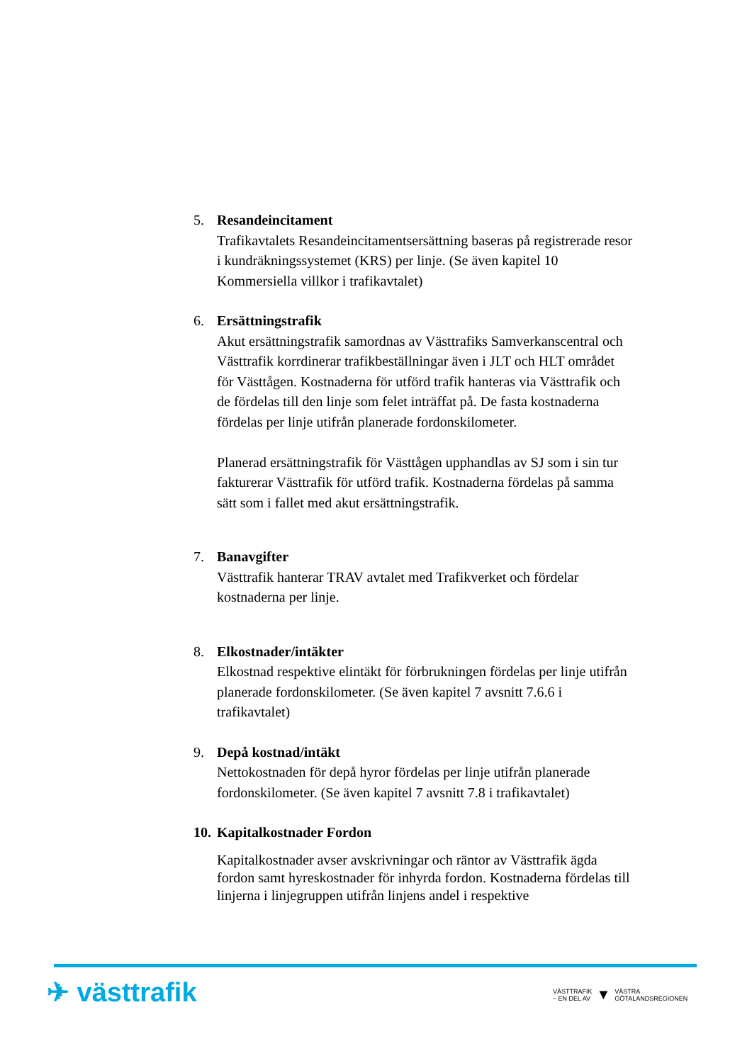5. Resandeincitament
Trafikavtalets Resandeincitamentsersättning baseras på registrerade resor i kundräkningssystemet (KRS) per linje. (Se även kapitel 10 Kommersiella villkor i trafikavtalet)
6. Ersättningstrafik
Akut ersättningstrafik samordnas av Västtrafiks Samverkanscentral och Västtrafik korrdinerar trafikbeställningar även i JLT och HLT området för Västtågen. Kostnaderna för utförd trafik hanteras via Västtrafik och de fördelas till den linje som felet inträffat på. De fasta kostnaderna fördelas per linje utifrån planerade fordonskilometer.
Planerad ersättningstrafik för Västtågen upphandlas av SJ som i sin tur fakturerar Västtrafik för utförd trafik. Kostnaderna fördelas på samma sätt som i fallet med akut ersättningstrafik.
7. Banavgifter
Västtrafik hanterar TRAV avtalet med Trafikverket och fördelar kostnaderna per linje.
8. Elkostnader/intäkter
Elkostnad respektive elintäkt för förbrukningen fördelas per linje utifrån planerade fordonskilometer. (Se även kapitel 7 avsnitt 7.6.6 i trafikavtalet)
9. Depå kostnad/intäkt
Nettokostnaden för depå hyror fördelas per linje utifrån planerade fordonskilometer. (Se även kapitel 7 avsnitt 7.8 i trafikavtalet)
10.
Kapitalkostnader Fordon
Kapitalkostnader avser avskrivningar och räntor av Västtrafik ägda fordon samt hyreskostnader för inhyrda fordon. Kostnaderna fördelas till linjerna i linjegruppen utifrån linjens andel i respektive
✈ västtrafik
VÄSTTRAFIK
– EN DEL AV
▼
VÄSTRA
GÖTALANDSREGIONEN